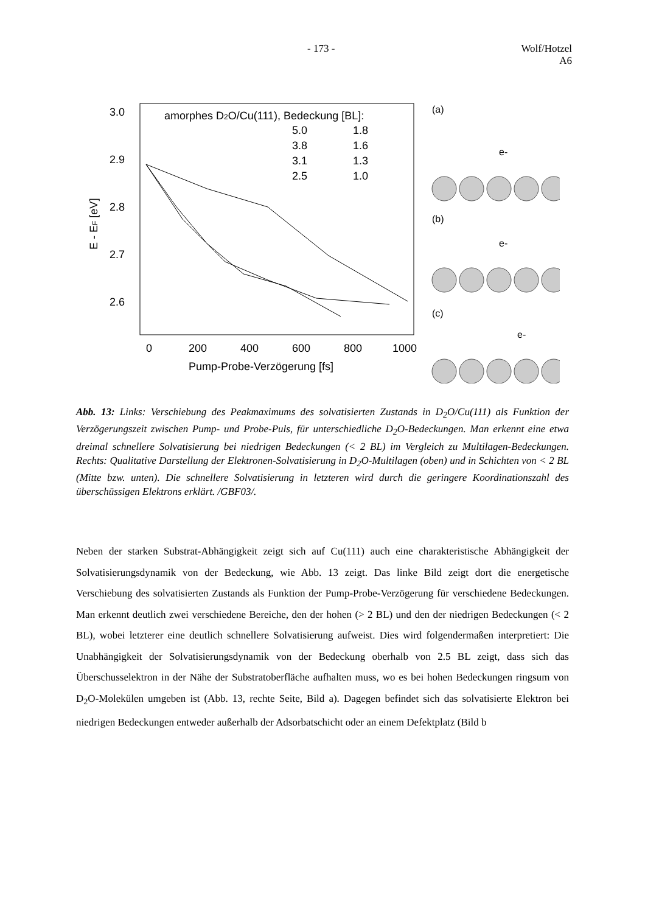- 173 - Wolf/Hotzel
A6
3.0
2.9
2.8
2.7
2.6
E - EF [eV]
0
200
400
600
800
1000
Pump-Probe-Verzögerung [fs]
amorphes D2O/Cu(111), Bedeckung [BL]:
5.0
1.8
3.8
1.6
3.1
1.3
2.5
1.0
(a)
e-
(b)
e-
(c)
e-
Abb. 13: Links: Verschiebung des Peakmaximums des solvatisierten Zustands in D<sub>2</sub>O/Cu(111) als Funktion der Verzögerungszeit zwischen Pump- und Probe-Puls, für unterschiedliche D<sub>2</sub>O-Bedeckungen. Man erkennt eine etwa dreimal schnellere Solvatisierung bei niedrigen Bedeckungen (< 2 BL) im Vergleich zu Multilagen-Bedeckungen. Rechts: Qualitative Darstellung der Elektronen-Solvatisierung in D<sub>2</sub>O-Multilagen (oben) und in Schichten von < 2 BL (Mitte bzw. unten). Die schnellere Solvatisierung in letzteren wird durch die geringere Koordinationszahl des überschüssigen Elektrons erklärt. /GBF03/.
Neben der starken Substrat-Abhängigkeit zeigt sich auf Cu(111) auch eine charakteristische Abhängigkeit der Solvatisierungsdynamik von der Bedeckung, wie Abb. 13 zeigt. Das linke Bild zeigt dort die energetische Verschiebung des solvatisierten Zustands als Funktion der Pump-Probe-Verzögerung für verschiedene Bedeckungen. Man erkennt deutlich zwei verschiedene Bereiche, den der hohen (> 2 BL) und den der niedrigen Bedeckungen (< 2 BL), wobei letzterer eine deutlich schnellere Solvatisierung aufweist. Dies wird folgendermaßen interpretiert: Die Unabhängigkeit der Solvatisierungsdynamik von der Bedeckung oberhalb von 2.5 BL zeigt, dass sich das Überschusselektron in der Nähe der Substratoberfläche aufhalten muss, wo es bei hohen Bedeckungen ringsum von D<sub>2</sub>O-Molekülen umgeben ist (Abb. 13, rechte Seite, Bild a). Dagegen befindet sich das solvatisierte Elektron bei niedrigen Bedeckungen entweder außerhalb der Adsorbatschicht oder an einem Defektplatz (Bild b